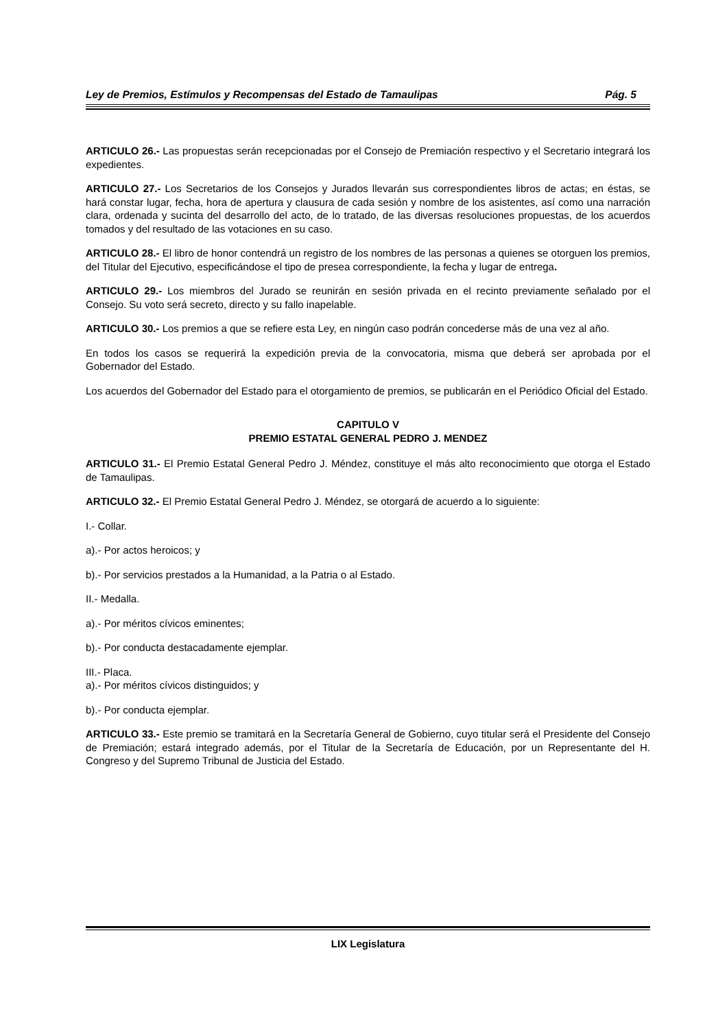Ley de Premios, Estímulos y Recompensas del Estado de Tamaulipas Pág. 5
ARTICULO 26.- Las propuestas serán recepcionadas por el Consejo de Premiación respectivo y el Secretario integrará los expedientes.
ARTICULO 27.- Los Secretarios de los Consejos y Jurados llevarán sus correspondientes libros de actas; en éstas, se hará constar lugar, fecha, hora de apertura y clausura de cada sesión y nombre de los asistentes, así como una narración clara, ordenada y sucinta del desarrollo del acto, de lo tratado, de las diversas resoluciones propuestas, de los acuerdos tomados y del resultado de las votaciones en su caso.
ARTICULO 28.- El libro de honor contendrá un registro de los nombres de las personas a quienes se otorguen los premios, del Titular del Ejecutivo, especificándose el tipo de presea correspondiente, la fecha y lugar de entrega.
ARTICULO 29.- Los miembros del Jurado se reunirán en sesión privada en el recinto previamente señalado por el Consejo. Su voto será secreto, directo y su fallo inapelable.
ARTICULO 30.- Los premios a que se refiere esta Ley, en ningún caso podrán concederse más de una vez al año.
En todos los casos se requerirá la expedición previa de la convocatoria, misma que deberá ser aprobada por el Gobernador del Estado.
Los acuerdos del Gobernador del Estado para el otorgamiento de premios, se publicarán en el Periódico Oficial del Estado.
CAPITULO V
PREMIO ESTATAL GENERAL PEDRO J. MENDEZ
ARTICULO 31.- El Premio Estatal General Pedro J. Méndez, constituye el más alto reconocimiento que otorga el Estado de Tamaulipas.
ARTICULO 32.- El Premio Estatal General Pedro J. Méndez, se otorgará de acuerdo a lo siguiente:
I.- Collar.
a).- Por actos heroicos; y
b).- Por servicios prestados a la Humanidad, a la Patria o al Estado.
II.- Medalla.
a).- Por méritos cívicos eminentes;
b).- Por conducta destacadamente ejemplar.
III.- Placa.
a).- Por méritos cívicos distinguidos; y
b).- Por conducta ejemplar.
ARTICULO 33.- Este premio se tramitará en la Secretaría General de Gobierno, cuyo titular será el Presidente del Consejo de Premiación; estará integrado además, por el Titular de la Secretaría de Educación, por un Representante del H. Congreso y del Supremo Tribunal de Justicia del Estado.
LIX Legislatura